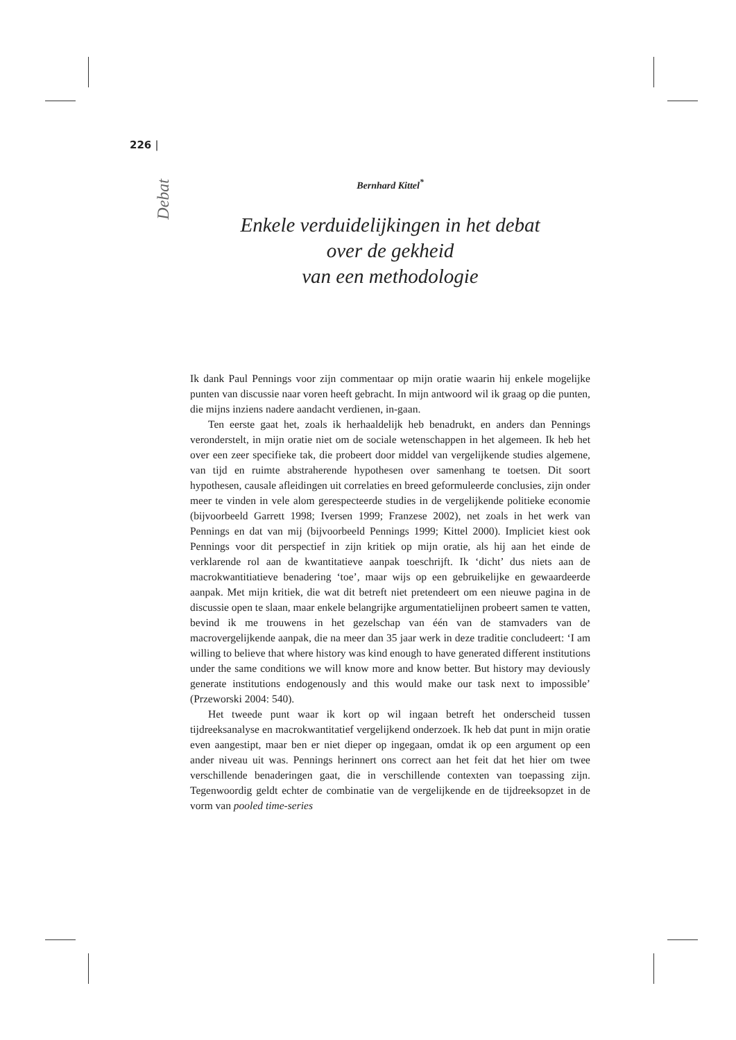226 |
Debat
Bernhard Kittel<sup>*</sup>
Enkele verduidelijkingen in het debat
over de gekheid
van een methodologie
Ik dank Paul Pennings voor zijn commentaar op mijn oratie waarin hij enkele mogelijke punten van discussie naar voren heeft gebracht. In mijn antwoord wil ik graag op die punten, die mijns inziens nadere aandacht verdienen, in-gaan.
Ten eerste gaat het, zoals ik herhaaldelijk heb benadrukt, en anders dan Pennings veronderstelt, in mijn oratie niet om de sociale wetenschappen in het algemeen. Ik heb het over een zeer specifieke tak, die probeert door middel van vergelijkende studies algemene, van tijd en ruimte abstraherende hypothesen over samenhang te toetsen. Dit soort hypothesen, causale afleidingen uit correlaties en breed geformuleerde conclusies, zijn onder meer te vinden in vele alom gerespecteerde studies in de vergelijkende politieke economie (bijvoorbeeld Garrett 1998; Iversen 1999; Franzese 2002), net zoals in het werk van Pennings en dat van mij (bijvoorbeeld Pennings 1999; Kittel 2000). Impliciet kiest ook Pennings voor dit perspectief in zijn kritiek op mijn oratie, als hij aan het einde de verklarende rol aan de kwantitatieve aanpak toeschrijft. Ik ‘dicht’ dus niets aan de macrokwantitiatieve benadering ‘toe’, maar wijs op een gebruikelijke en gewaardeerde aanpak. Met mijn kritiek, die wat dit betreft niet pretendeert om een nieuwe pagina in de discussie open te slaan, maar enkele belangrijke argumentatielijnen probeert samen te vatten, bevind ik me trouwens in het gezelschap van één van de stamvaders van de macrovergelijkende aanpak, die na meer dan 35 jaar werk in deze traditie concludeert: ‘I am willing to believe that where history was kind enough to have generated different institutions under the same conditions we will know more and know better. But history may deviously generate institutions endogenously and this would make our task next to impossible’ (Przeworski 2004: 540).
Het tweede punt waar ik kort op wil ingaan betreft het onderscheid tussen tijdreeksanalyse en macrokwantitatief vergelijkend onderzoek. Ik heb dat punt in mijn oratie even aangestipt, maar ben er niet dieper op ingegaan, omdat ik op een argument op een ander niveau uit was. Pennings herinnert ons correct aan het feit dat het hier om twee verschillende benaderingen gaat, die in verschillende contexten van toepassing zijn. Tegenwoordig geldt echter de combinatie van de vergelijkende en de tijdreeksopzet in de vorm van pooled time-series